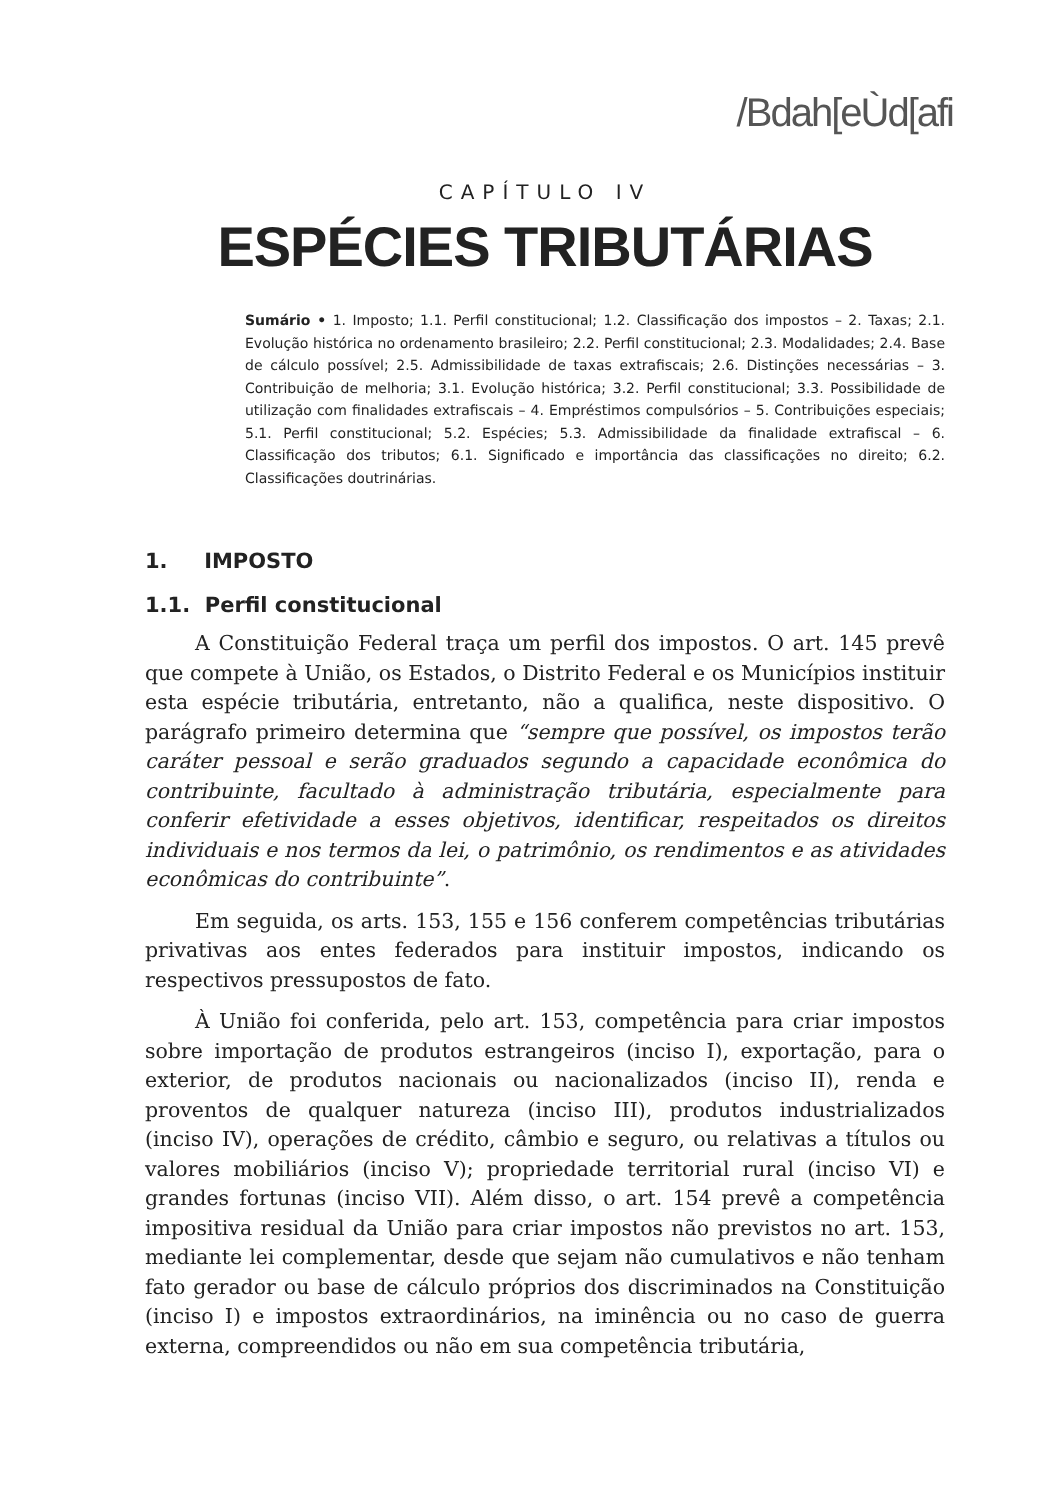/Bdah[eÙd[afi
CAPÍTULO IV
ESPÉCIES TRIBUTÁRIAS
Sumário • 1. Imposto; 1.1. Perfil constitucional; 1.2. Classificação dos impostos – 2. Taxas; 2.1. Evolução histórica no ordenamento brasileiro; 2.2. Perfil constitucional; 2.3. Modalidades; 2.4. Base de cálculo possível; 2.5. Admissibilidade de taxas extrafiscais; 2.6. Distinções necessárias – 3. Contribuição de melhoria; 3.1. Evolução histórica; 3.2. Perfil constitucional; 3.3. Possibilidade de utilização com finalidades extrafiscais – 4. Empréstimos compulsórios – 5. Contribuições especiais; 5.1. Perfil constitucional; 5.2. Espécies; 5.3. Admissibilidade da finalidade extrafiscal – 6. Classificação dos tributos; 6.1. Significado e importância das classificações no direito; 6.2. Classificações doutrinárias.
1. IMPOSTO
1.1. Perfil constitucional
A Constituição Federal traça um perfil dos impostos. O art. 145 prevê que compete à União, os Estados, o Distrito Federal e os Municípios instituir esta espécie tributária, entretanto, não a qualifica, neste dispositivo. O parágrafo primeiro determina que “sempre que possível, os impostos terão caráter pessoal e serão graduados segundo a capacidade econômica do contribuinte, facultado à administração tributária, especialmente para conferir efetividade a esses objetivos, identificar, respeitados os direitos individuais e nos termos da lei, o patrimônio, os rendimentos e as atividades econômicas do contribuinte”.
Em seguida, os arts. 153, 155 e 156 conferem competências tributárias privativas aos entes federados para instituir impostos, indicando os respectivos pressupostos de fato.
À União foi conferida, pelo art. 153, competência para criar impostos sobre importação de produtos estrangeiros (inciso I), exportação, para o exterior, de produtos nacionais ou nacionalizados (inciso II), renda e proventos de qualquer natureza (inciso III), produtos industrializados (inciso IV), operações de crédito, câmbio e seguro, ou relativas a títulos ou valores mobiliários (inciso V); propriedade territorial rural (inciso VI) e grandes fortunas (inciso VII). Além disso, o art. 154 prevê a competência impositiva residual da União para criar impostos não previstos no art. 153, mediante lei complementar, desde que sejam não cumulativos e não tenham fato gerador ou base de cálculo próprios dos discriminados na Constituição (inciso I) e impostos extraordinários, na iminência ou no caso de guerra externa, compreendidos ou não em sua competência tributária,